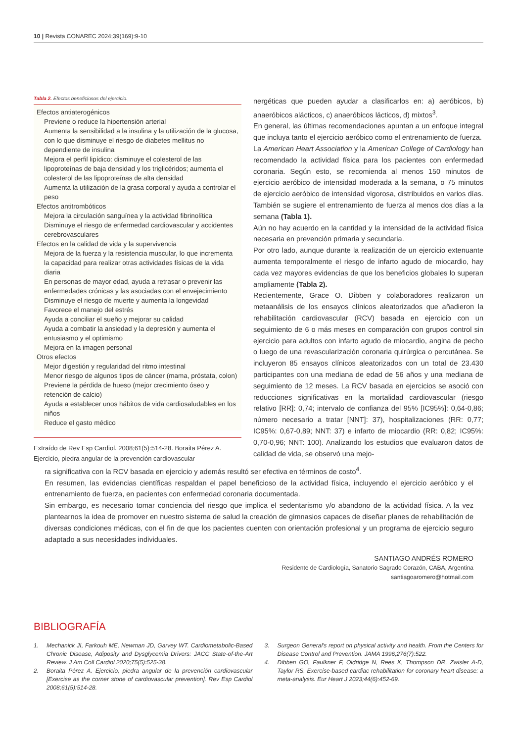10 | Revista CONAREC 2024;39(169):9-10
Tabla 2. Efectos beneficiosos del ejercicio.
Efectos antiaterogénicos
Previene o reduce la hipertensión arterial
Aumenta la sensibilidad a la insulina y la utilización de la glucosa, con lo que disminuye el riesgo de diabetes mellitus no dependiente de insulina
Mejora el perfil lipídico: disminuye el colesterol de las lipoproteínas de baja densidad y los triglicéridos; aumenta el colesterol de las lipoproteínas de alta densidad
Aumenta la utilización de la grasa corporal y ayuda a controlar el peso
Efectos antitrombóticos
Mejora la circulación sanguínea y la actividad fibrinolítica
Disminuye el riesgo de enfermedad cardiovascular y accidentes cerebrovasculares
Efectos en la calidad de vida y la supervivencia
Mejora de la fuerza y la resistencia muscular, lo que incrementa la capacidad para realizar otras actividades físicas de la vida diaria
En personas de mayor edad, ayuda a retrasar o prevenir las enfermedades crónicas y las asociadas con el envejecimiento
Disminuye el riesgo de muerte y aumenta la longevidad
Favorece el manejo del estrés
Ayuda a conciliar el sueño y mejorar su calidad
Ayuda a combatir la ansiedad y la depresión y aumenta el entusiasmo y el optimismo
Mejora en la imagen personal
Otros efectos
Mejor digestión y regularidad del ritmo intestinal
Menor riesgo de algunos tipos de cáncer (mama, próstata, colon)
Previene la pérdida de hueso (mejor crecimiento óseo y retención de calcio)
Ayuda a establecer unos hábitos de vida cardiosaludables en los niños
Reduce el gasto médico
Extraído de Rev Esp Cardiol. 2008;61(5):514-28. Boraita Pérez A. Ejercicio, piedra angular de la prevención cardiovascular
nergéticas que pueden ayudar a clasificarlos en: a) aeróbicos, b) anaeróbicos alácticos, c) anaeróbicos lácticos, d) mixtos<sup>3</sup>.
En general, las últimas recomendaciones apuntan a un enfoque integral que incluya tanto el ejercicio aeróbico como el entrenamiento de fuerza.
La American Heart Association y la American College of Cardiology han recomendado la actividad física para los pacientes con enfermedad coronaria. Según esto, se recomienda al menos 150 minutos de ejercicio aeróbico de intensidad moderada a la semana, o 75 minutos de ejercicio aeróbico de intensidad vigorosa, distribuidos en varios días. También se sugiere el entrenamiento de fuerza al menos dos días a la semana (Tabla 1).
Aún no hay acuerdo en la cantidad y la intensidad de la actividad física necesaria en prevención primaria y secundaria.
Por otro lado, aunque durante la realización de un ejercicio extenuante aumenta temporalmente el riesgo de infarto agudo de miocardio, hay cada vez mayores evidencias de que los beneficios globales lo superan ampliamente (Tabla 2).
Recientemente, Grace O. Dibben y colaboradores realizaron un metaanálisis de los ensayos clínicos aleatorizados que añadieron la rehabilitación cardiovascular (RCV) basada en ejercicio con un seguimiento de 6 o más meses en comparación con grupos control sin ejercicio para adultos con infarto agudo de miocardio, angina de pecho o luego de una revascularización coronaria quirúrgica o percutánea. Se incluyeron 85 ensayos clínicos aleatorizados con un total de 23.430 participantes con una mediana de edad de 56 años y una mediana de seguimiento de 12 meses. La RCV basada en ejercicios se asoció con reducciones significativas en la mortalidad cardiovascular (riesgo relativo [RR]: 0,74; intervalo de confianza del 95% [IC95%]: 0,64-0,86; número necesario a tratar [NNT]: 37), hospitalizaciones (RR: 0,77; IC95%: 0,67-0,89; NNT: 37) e infarto de miocardio (RR: 0,82; IC95%: 0,70-0,96; NNT: 100). Analizando los estudios que evaluaron datos de calidad de vida, se observó una mejo-
ra significativa con la RCV basada en ejercicio y además resultó ser efectiva en términos de costo<sup>4</sup>.
En resumen, las evidencias científicas respaldan el papel beneficioso de la actividad física, incluyendo el ejercicio aeróbico y el entrenamiento de fuerza, en pacientes con enfermedad coronaria documentada.
Sin embargo, es necesario tomar conciencia del riesgo que implica el sedentarismo y/o abandono de la actividad física. A la vez plantearnos la idea de promover en nuestro sistema de salud la creación de gimnasios capaces de diseñar planes de rehabilitación de diversas condiciones médicas, con el fin de que los pacientes cuenten con orientación profesional y un programa de ejercicio seguro adaptado a sus necesidades individuales.
SANTIAGO ANDRÉS ROMERO
Residente de Cardiología, Sanatorio Sagrado Corazón, CABA, Argentina
santiagoaromero@hotmail.com
BIBLIOGRAFÍA
1. Mechanick JI, Farkouh ME, Newman JD, Garvey WT. Cardiometabolic-Based Chronic Disease, Adiposity and Dysglycemia Drivers: JACC State-of-the-Art Review. J Am Coll Cardiol 2020;75(5):525-38.
2. Boraita Pérez A. Ejercicio, piedra angular de la prevención cardiovascular [Exercise as the corner stone of cardiovascular prevention]. Rev Esp Cardiol 2008;61(5):514-28.
3. Surgeon General's report on physical activity and health. From the Centers for Disease Control and Prevention. JAMA 1996;276(7):522.
4. Dibben GO, Faulkner F, Oldridge N, Rees K, Thompson DR, Zwisler A-D, Taylor RS. Exercise-based cardiac rehabilitation for coronary heart disease: a meta-analysis. Eur Heart J 2023;44(6):452-69.